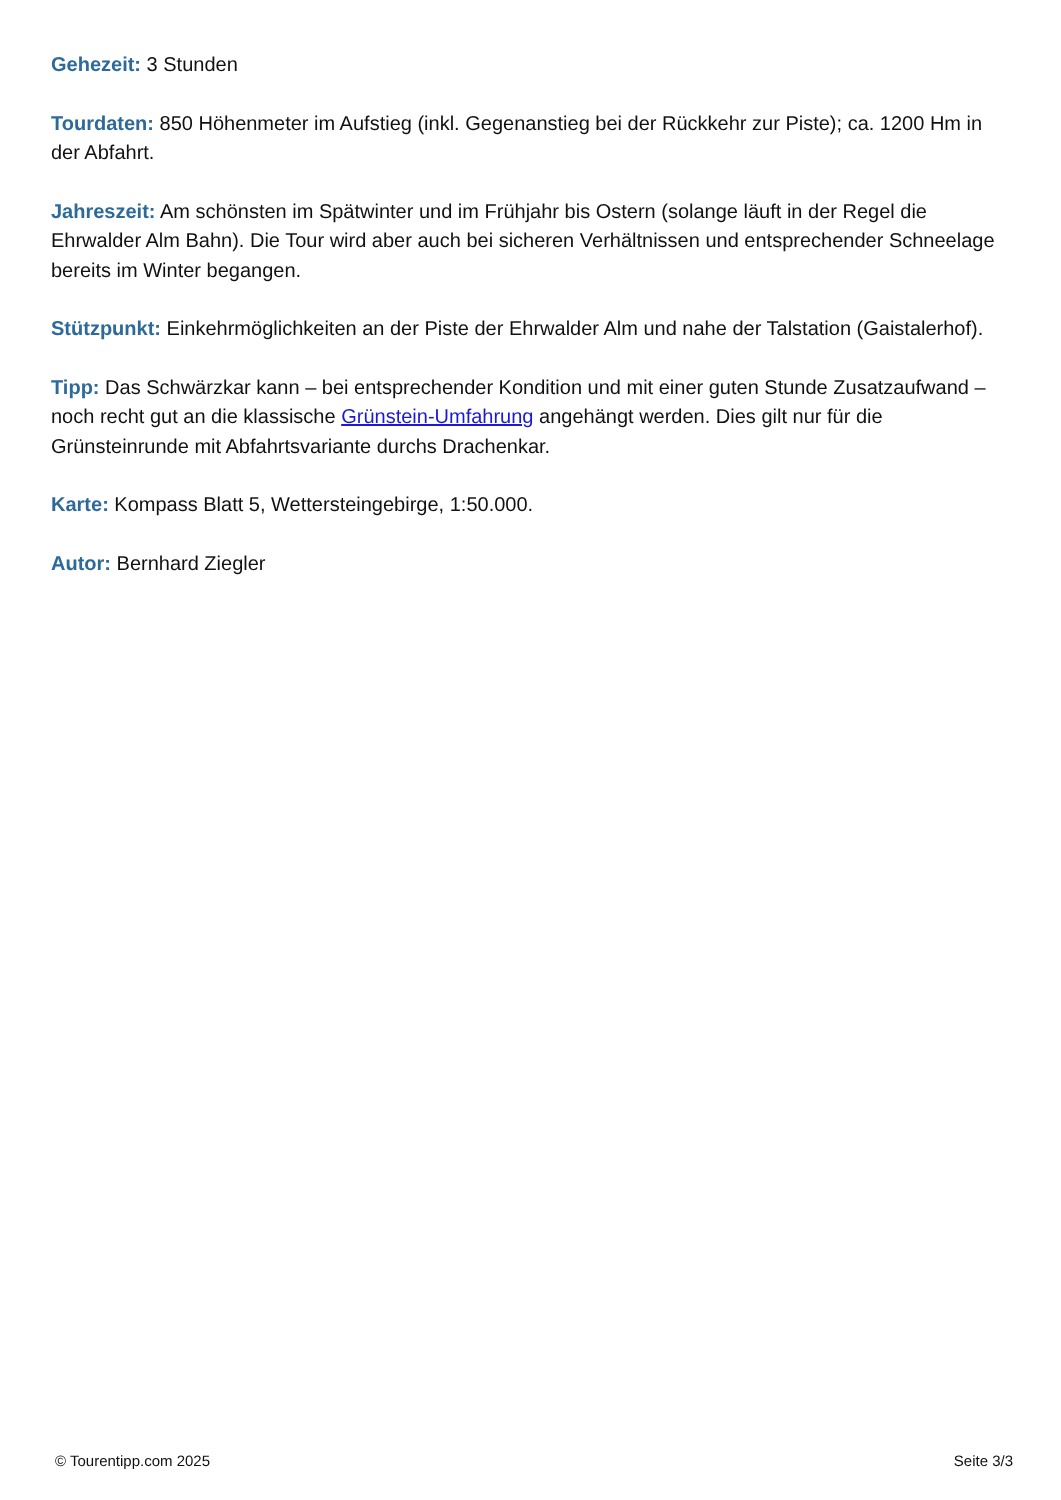Gehezeit: 3 Stunden
Tourdaten: 850 Höhenmeter im Aufstieg (inkl. Gegenanstieg bei der Rückkehr zur Piste); ca. 1200 Hm in der Abfahrt.
Jahreszeit: Am schönsten im Spätwinter und im Frühjahr bis Ostern (solange läuft in der Regel die Ehrwalder Alm Bahn). Die Tour wird aber auch bei sicheren Verhältnissen und entsprechender Schneelage bereits im Winter begangen.
Stützpunkt: Einkehrmöglichkeiten an der Piste der Ehrwalder Alm und nahe der Talstation (Gaistalerhof).
Tipp: Das Schwärzkar kann – bei entsprechender Kondition und mit einer guten Stunde Zusatzaufwand – noch recht gut an die klassische Grünstein-Umfahrung angehängt werden. Dies gilt nur für die Grünsteinrunde mit Abfahrtsvariante durchs Drachenkar.
Karte: Kompass Blatt 5, Wettersteingebirge, 1:50.000.
Autor: Bernhard Ziegler
© Tourentipp.com 2025 Seite 3/3